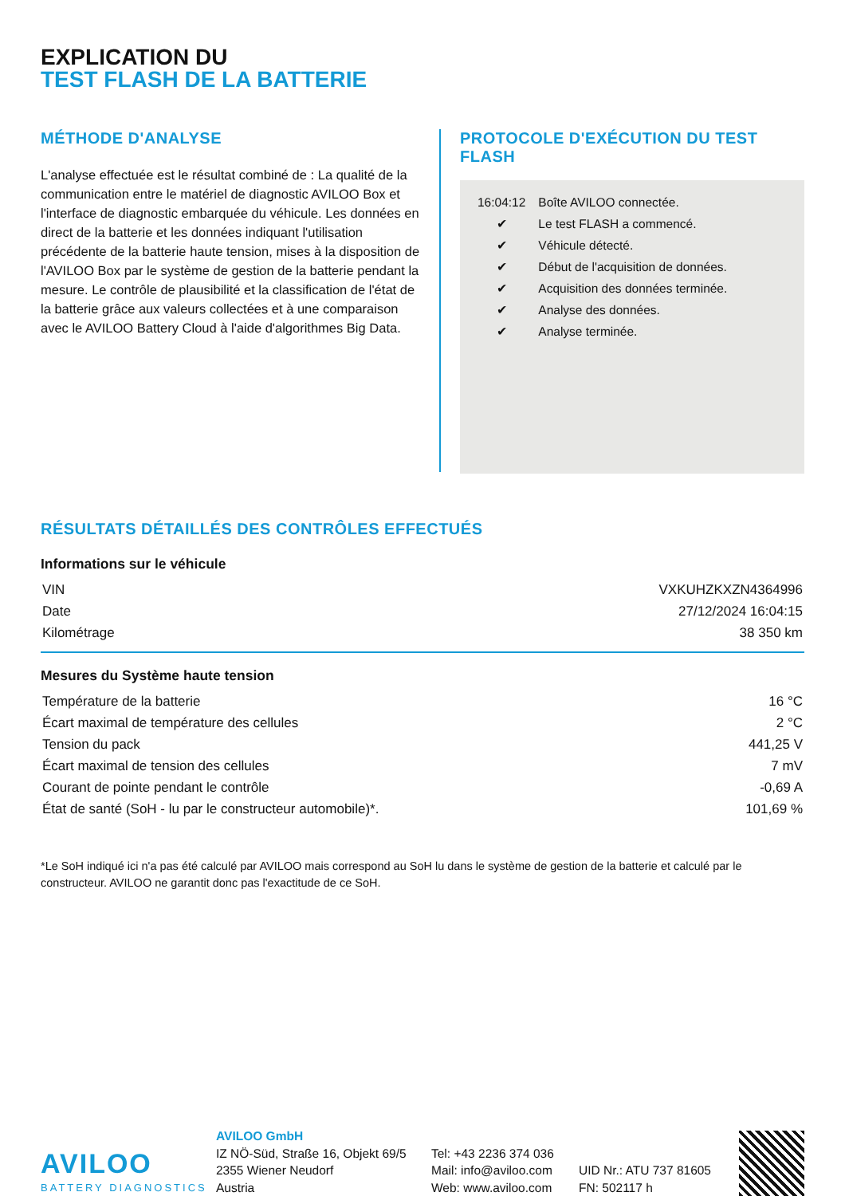EXPLICATION DU
TEST FLASH DE LA BATTERIE
MÉTHODE D'ANALYSE
L'analyse effectuée est le résultat combiné de : La qualité de la communication entre le matériel de diagnostic AVILOO Box et l'interface de diagnostic embarquée du véhicule. Les données en direct de la batterie et les données indiquant l'utilisation précédente de la batterie haute tension, mises à la disposition de l'AVILOO Box par le système de gestion de la batterie pendant la mesure. Le contrôle de plausibilité et la classification de l'état de la batterie grâce aux valeurs collectées et à une comparaison avec le AVILOO Battery Cloud à l'aide d'algorithmes Big Data.
PROTOCOLE D'EXÉCUTION DU TEST FLASH
| 16:04:12 | Boîte AVILOO connectée. |
| ✔ | Le test FLASH a commencé. |
| ✔ | Véhicule détecté. |
| ✔ | Début de l'acquisition de données. |
| ✔ | Acquisition des données terminée. |
| ✔ | Analyse des données. |
| ✔ | Analyse terminée. |
RÉSULTATS DÉTAILLÉS DES CONTRÔLES EFFECTUÉS
Informations sur le véhicule
| VIN | VXKUHZKXZN4364996 |
| Date | 27/12/2024 16:04:15 |
| Kilométrage | 38 350 km |
Mesures du Système haute tension
| Température de la batterie | 16 °C |
| Écart maximal de température des cellules | 2 °C |
| Tension du pack | 441,25 V |
| Écart maximal de tension des cellules | 7 mV |
| Courant de pointe pendant le contrôle | -0,69 A |
| État de santé (SoH - lu par le constructeur automobile)*. | 101,69 % |
*Le SoH indiqué ici n'a pas été calculé par AVILOO mais correspond au SoH lu dans le système de gestion de la batterie et calculé par le constructeur. AVILOO ne garantit donc pas l'exactitude de ce SoH.
AVILOO
BATTERY DIAGNOSTICS
AVILOO GmbH
IZ NÖ-Süd, Straße 16, Objekt 69/5
2355 Wiener Neudorf
Austria
Tel: +43 2236 374 036
Mail: info@aviloo.com
Web: www.aviloo.com
UID Nr.: ATU 737 81605
FN: 502117 h